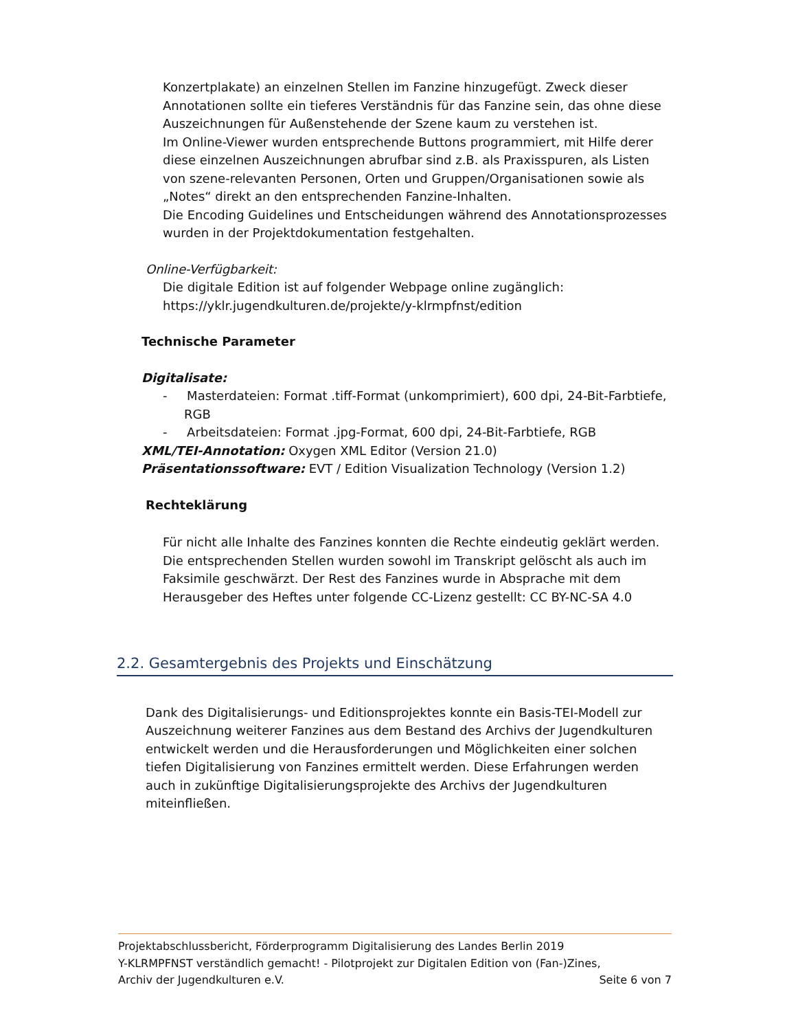Konzertplakate) an einzelnen Stellen im Fanzine hinzugefügt. Zweck dieser Annotationen sollte ein tieferes Verständnis für das Fanzine sein, das ohne diese Auszeichnungen für Außenstehende der Szene kaum zu verstehen ist.
Im Online-Viewer wurden entsprechende Buttons programmiert, mit Hilfe derer diese einzelnen Auszeichnungen abrufbar sind z.B. als Praxisspuren, als Listen von szene-relevanten Personen, Orten und Gruppen/Organisationen sowie als „Notes“ direkt an den entsprechenden Fanzine-Inhalten.
Die Encoding Guidelines und Entscheidungen während des Annotationsprozesses wurden in der Projektdokumentation festgehalten.
Online-Verfügbarkeit:
Die digitale Edition ist auf folgender Webpage online zugänglich:
https://yklr.jugendkulturen.de/projekte/y-klrmpfnst/edition
Technische Parameter
Digitalisate:
- Masterdateien: Format .tiff-Format (unkomprimiert), 600 dpi, 24-Bit-Farbtiefe, RGB
- Arbeitsdateien: Format .jpg-Format, 600 dpi, 24-Bit-Farbtiefe, RGB
XML/TEI-Annotation: Oxygen XML Editor (Version 21.0)
Präsentationssoftware: EVT / Edition Visualization Technology (Version 1.2)
Rechteklärung
Für nicht alle Inhalte des Fanzines konnten die Rechte eindeutig geklärt werden. Die entsprechenden Stellen wurden sowohl im Transkript gelöscht als auch im Faksimile geschwärzt. Der Rest des Fanzines wurde in Absprache mit dem Herausgeber des Heftes unter folgende CC-Lizenz gestellt: CC BY-NC-SA 4.0
2.2. Gesamtergebnis des Projekts und Einschätzung
Dank des Digitalisierungs- und Editionsprojektes konnte ein Basis-TEI-Modell zur Auszeichnung weiterer Fanzines aus dem Bestand des Archivs der Jugendkulturen entwickelt werden und die Herausforderungen und Möglichkeiten einer solchen tiefen Digitalisierung von Fanzines ermittelt werden. Diese Erfahrungen werden auch in zukünftige Digitalisierungsprojekte des Archivs der Jugendkulturen miteinfließen.
Projektabschlussbericht, Förderprogramm Digitalisierung des Landes Berlin 2019
Y-KLRMPFNST verständlich gemacht! - Pilotprojekt zur Digitalen Edition von (Fan-)Zines,
Archiv der Jugendkulturen e.V. Seite 6 von 7